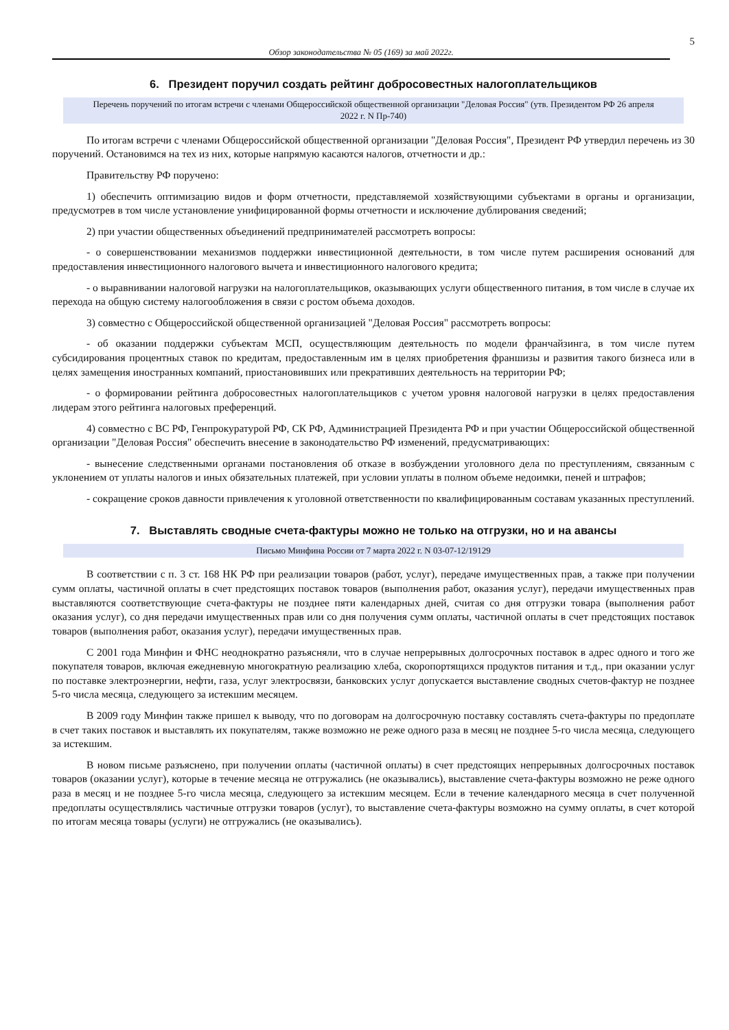5
Обзор законодательства № 05 (169) за май 2022г.
6. Президент поручил создать рейтинг добросовестных налогоплательщиков
Перечень поручений по итогам встречи с членами Общероссийской общественной организации "Деловая Россия" (утв. Президентом РФ 26 апреля 2022 г. N Пр-740)
По итогам встречи с членами Общероссийской общественной организации "Деловая Россия", Президент РФ утвердил перечень из 30 поручений. Остановимся на тех из них, которые напрямую касаются налогов, отчетности и др.:
Правительству РФ поручено:
1) обеспечить оптимизацию видов и форм отчетности, представляемой хозяйствующими субъектами в органы и организации, предусмотрев в том числе установление унифицированной формы отчетности и исключение дублирования сведений;
2) при участии общественных объединений предпринимателей рассмотреть вопросы:
- о совершенствовании механизмов поддержки инвестиционной деятельности, в том числе путем расширения оснований для предоставления инвестиционного налогового вычета и инвестиционного налогового кредита;
- о выравнивании налоговой нагрузки на налогоплательщиков, оказывающих услуги общественного питания, в том числе в случае их перехода на общую систему налогообложения в связи с ростом объема доходов.
3) совместно с Общероссийской общественной организацией "Деловая Россия" рассмотреть вопросы:
- об оказании поддержки субъектам МСП, осуществляющим деятельность по модели франчайзинга, в том числе путем субсидирования процентных ставок по кредитам, предоставленным им в целях приобретения франшизы и развития такого бизнеса или в целях замещения иностранных компаний, приостановивших или прекративших деятельность на территории РФ;
- о формировании рейтинга добросовестных налогоплательщиков с учетом уровня налоговой нагрузки в целях предоставления лидерам этого рейтинга налоговых преференций.
4) совместно с ВС РФ, Генпрокуратурой РФ, СК РФ, Администрацией Президента РФ и при участии Общероссийской общественной организации "Деловая Россия" обеспечить внесение в законодательство РФ изменений, предусматривающих:
- вынесение следственными органами постановления об отказе в возбуждении уголовного дела по преступлениям, связанным с уклонением от уплаты налогов и иных обязательных платежей, при условии уплаты в полном объеме недоимки, пеней и штрафов;
- сокращение сроков давности привлечения к уголовной ответственности по квалифицированным составам указанных преступлений.
7. Выставлять сводные счета-фактуры можно не только на отгрузки, но и на авансы
Письмо Минфина России от 7 марта 2022 г. N 03-07-12/19129
В соответствии с п. 3 ст. 168 НК РФ при реализации товаров (работ, услуг), передаче имущественных прав, а также при получении сумм оплаты, частичной оплаты в счет предстоящих поставок товаров (выполнения работ, оказания услуг), передачи имущественных прав выставляются соответствующие счета-фактуры не позднее пяти календарных дней, считая со дня отгрузки товара (выполнения работ оказания услуг), со дня передачи имущественных прав или со дня получения сумм оплаты, частичной оплаты в счет предстоящих поставок товаров (выполнения работ, оказания услуг), передачи имущественных прав.
С 2001 года Минфин и ФНС неоднократно разъясняли, что в случае непрерывных долгосрочных поставок в адрес одного и того же покупателя товаров, включая ежедневную многократную реализацию хлеба, скоропортящихся продуктов питания и т.д., при оказании услуг по поставке электроэнергии, нефти, газа, услуг электросвязи, банковских услуг допускается выставление сводных счетов-фактур не позднее 5-го числа месяца, следующего за истекшим месяцем.
В 2009 году Минфин также пришел к выводу, что по договорам на долгосрочную поставку составлять счета-фактуры по предоплате в счет таких поставок и выставлять их покупателям, также возможно не реже одного раза в месяц не позднее 5-го числа месяца, следующего за истекшим.
В новом письме разъяснено, при получении оплаты (частичной оплаты) в счет предстоящих непрерывных долгосрочных поставок товаров (оказании услуг), которые в течение месяца не отгружались (не оказывались), выставление счета-фактуры возможно не реже одного раза в месяц и не позднее 5-го числа месяца, следующего за истекшим месяцем. Если в течение календарного месяца в счет полученной предоплаты осуществлялись частичные отгрузки товаров (услуг), то выставление счета-фактуры возможно на сумму оплаты, в счет которой по итогам месяца товары (услуги) не отгружались (не оказывались).